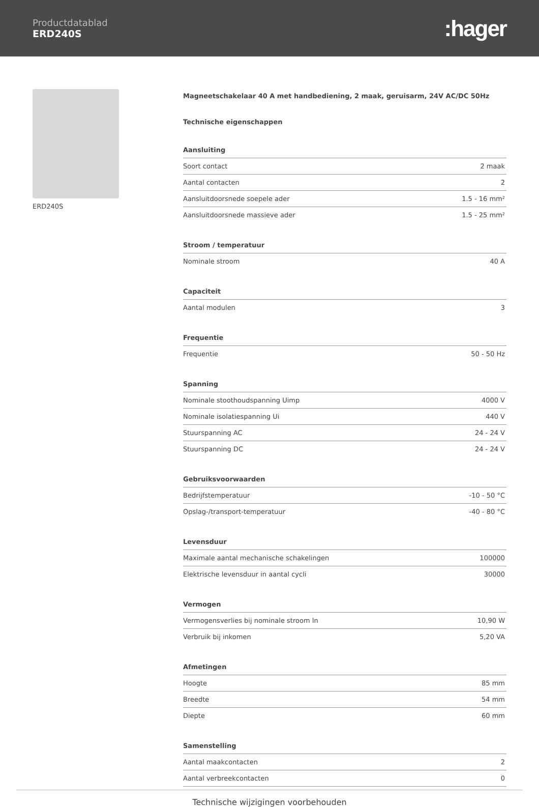Productdatablad
ERD240S
:hager
ERD240S Magneetschakelaar 40 A met handbediening, 2 maak, geruisarm, 24V AC/DC 50Hz
Technische eigenschappen
| Aansluiting | |
| --- | --- |
| Soort contact | 2 maak |
| Aantal contacten | 2 |
| Aansluitdoorsnede soepele ader | 1.5 - 16 mm² |
| Aansluitdoorsnede massieve ader | 1.5 - 25 mm² |
| Stroom / temperatuur | |
| --- | --- |
| Nominale stroom | 40 A |
| Capaciteit | |
| --- | --- |
| Aantal modulen | 3 |
| Frequentie | |
| --- | --- |
| Frequentie | 50 - 50 Hz |
| Spanning | |
| --- | --- |
| Nominale stoothoudspanning Uimp | 4000 V |
| Nominale isolatiespanning Ui | 440 V |
| Stuurspanning AC | 24 - 24 V |
| Stuurspanning DC | 24 - 24 V |
| Gebruiksvoorwaarden | |
| --- | --- |
| Bedrijfstemperatuur | -10 - 50 °C |
| Opslag-/transport-temperatuur | -40 - 80 °C |
| Levensduur | |
| --- | --- |
| Maximale aantal mechanische schakelingen | 100000 |
| Elektrische levensduur in aantal cycli | 30000 |
| Vermogen | |
| --- | --- |
| Vermogensverlies bij nominale stroom In | 10,90 W |
| Verbruik bij inkomen | 5,20 VA |
| Afmetingen | |
| --- | --- |
| Hoogte | 85 mm |
| Breedte | 54 mm |
| Diepte | 60 mm |
| Samenstelling | |
| --- | --- |
| Aantal maakcontacten | 2 |
| Aantal verbreekcontacten | 0 |
Technische wijzigingen voorbehouden